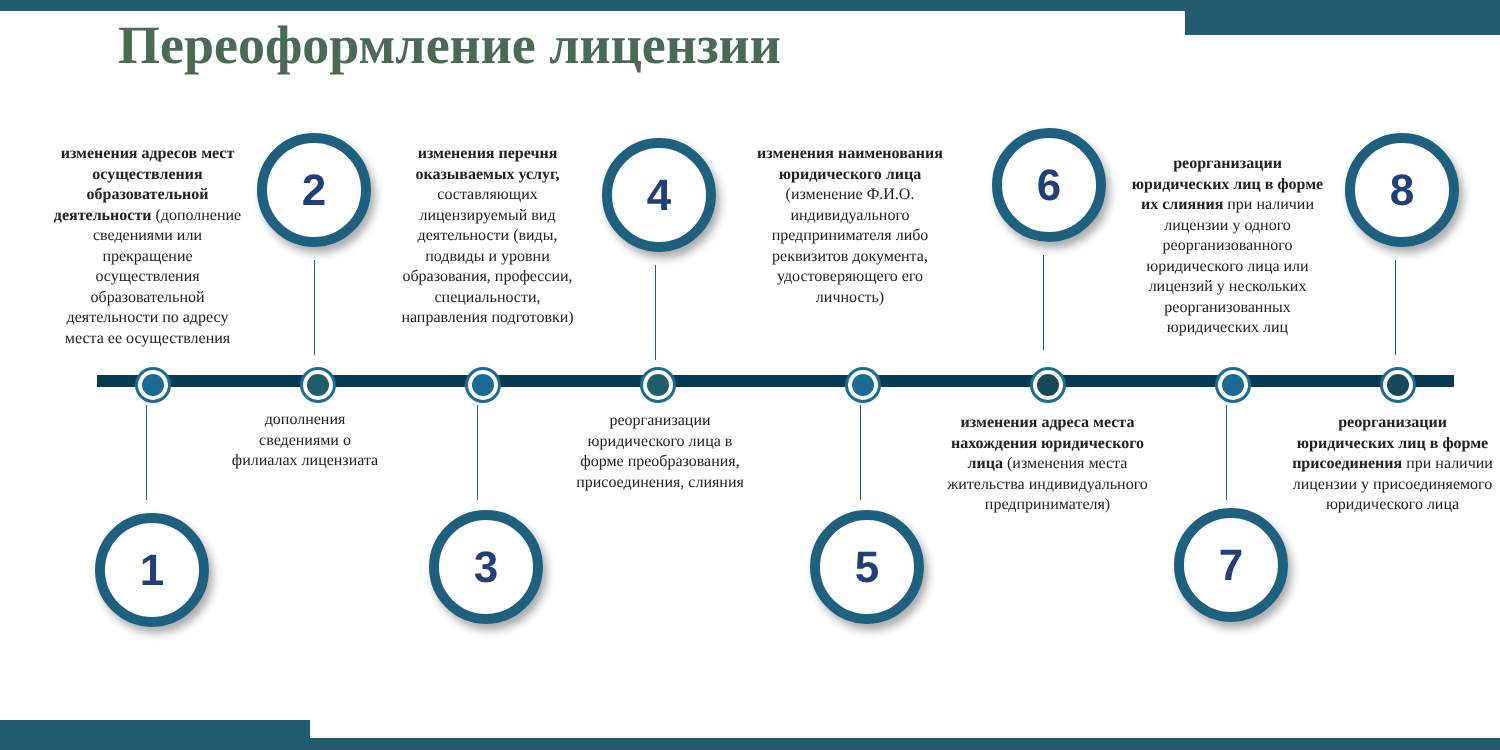Переоформление лицензии
изменения адресов мест осуществления образовательной деятельности (дополнение сведениями или прекращение осуществления образовательной деятельности по адресу места ее осуществления
2
изменения перечня оказываемых услуг, составляющих лицензируемый вид деятельности (виды, подвиды и уровни образования, профессии, специальности, направления подготовки)
4
изменения наименования юридического лица (изменение Ф.И.О. индивидуального предпринимателя либо реквизитов документа, удостоверяющего его личность)
6
реорганизации юридических лиц в форме их слияния при наличии лицензии у одного реорганизованного юридического лица или лицензий у нескольких реорганизованных юридических лиц
8
1
дополнения сведениями о филиалах лицензиата
3
реорганизации юридического лица в форме преобразования, присоединения, слияния
5
изменения адреса места нахождения юридического лица (изменения места жительства индивидуального предпринимателя)
7
реорганизации юридических лиц в форме присоединения при наличии лицензии у присоединяемого юридического лица